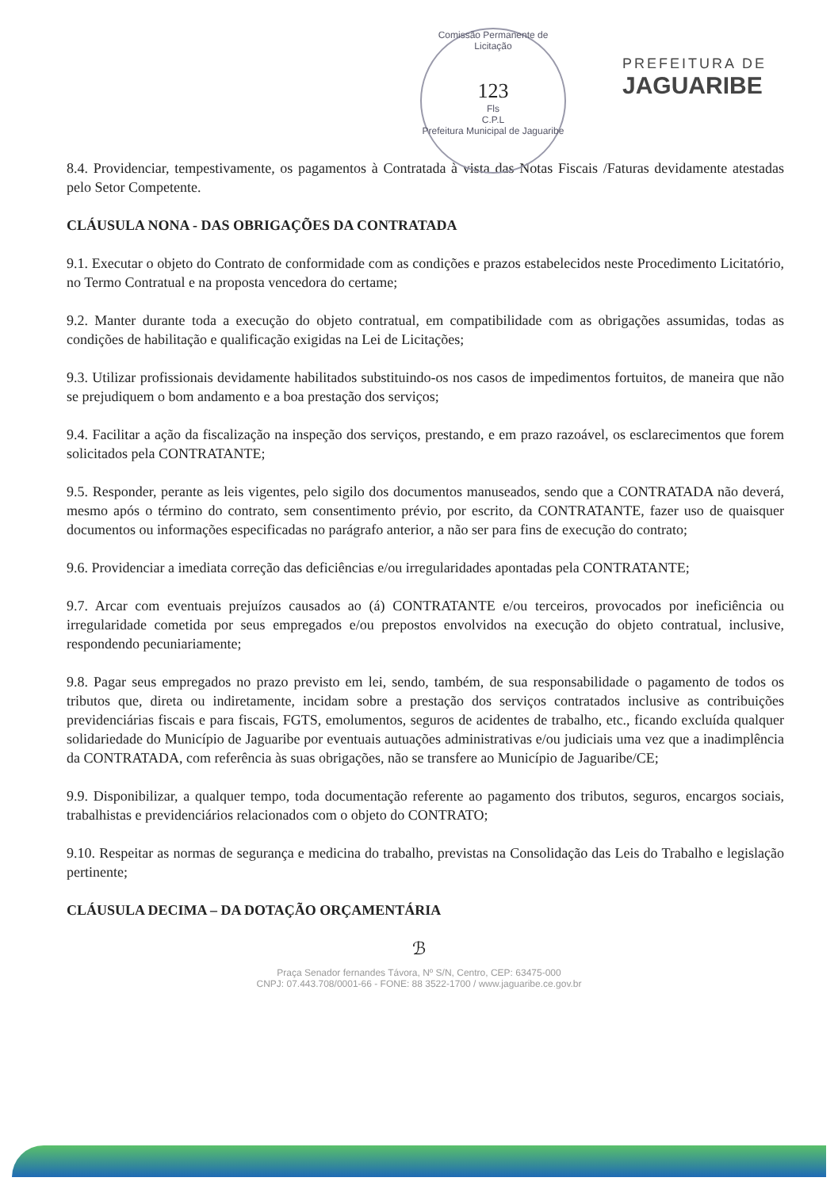Comissão Permanente de Licitação
123
Fls
C.P.L
Prefeitura Municipal de Jaguaribe
PREFEITURA DE
JAGUARIBE
8.4. Providenciar, tempestivamente, os pagamentos à Contratada à vista das Notas Fiscais /Faturas devidamente atestadas pelo Setor Competente.
CLÁUSULA NONA - DAS OBRIGAÇÕES DA CONTRATADA
9.1. Executar o objeto do Contrato de conformidade com as condições e prazos estabelecidos neste Procedimento Licitatório, no Termo Contratual e na proposta vencedora do certame;
9.2. Manter durante toda a execução do objeto contratual, em compatibilidade com as obrigações assumidas, todas as condições de habilitação e qualificação exigidas na Lei de Licitações;
9.3. Utilizar profissionais devidamente habilitados substituindo-os nos casos de impedimentos fortuitos, de maneira que não se prejudiquem o bom andamento e a boa prestação dos serviços;
9.4. Facilitar a ação da fiscalização na inspeção dos serviços, prestando, e em prazo razoável, os esclarecimentos que forem solicitados pela CONTRATANTE;
9.5. Responder, perante as leis vigentes, pelo sigilo dos documentos manuseados, sendo que a CONTRATADA não deverá, mesmo após o término do contrato, sem consentimento prévio, por escrito, da CONTRATANTE, fazer uso de quaisquer documentos ou informações especificadas no parágrafo anterior, a não ser para fins de execução do contrato;
9.6. Providenciar a imediata correção das deficiências e/ou irregularidades apontadas pela CONTRATANTE;
9.7. Arcar com eventuais prejuízos causados ao (á) CONTRATANTE e/ou terceiros, provocados por ineficiência ou irregularidade cometida por seus empregados e/ou prepostos envolvidos na execução do objeto contratual, inclusive, respondendo pecuniariamente;
9.8. Pagar seus empregados no prazo previsto em lei, sendo, também, de sua responsabilidade o pagamento de todos os tributos que, direta ou indiretamente, incidam sobre a prestação dos serviços contratados inclusive as contribuições previdenciárias fiscais e para fiscais, FGTS, emolumentos, seguros de acidentes de trabalho, etc., ficando excluída qualquer solidariedade do Município de Jaguaribe por eventuais autuações administrativas e/ou judiciais uma vez que a inadimplência da CONTRATADA, com referência às suas obrigações, não se transfere ao Município de Jaguaribe/CE;
9.9. Disponibilizar, a qualquer tempo, toda documentação referente ao pagamento dos tributos, seguros, encargos sociais, trabalhistas e previdenciários relacionados com o objeto do CONTRATO;
9.10. Respeitar as normas de segurança e medicina do trabalho, previstas na Consolidação das Leis do Trabalho e legislação pertinente;
CLÁUSULA DECIMA – DA DOTAÇÃO ORÇAMENTÁRIA
ℬ
Praça Senador fernandes Távora, Nº S/N, Centro, CEP: 63475-000
CNPJ: 07.443.708/0001-66 - FONE: 88 3522-1700 / www.jaguaribe.ce.gov.br